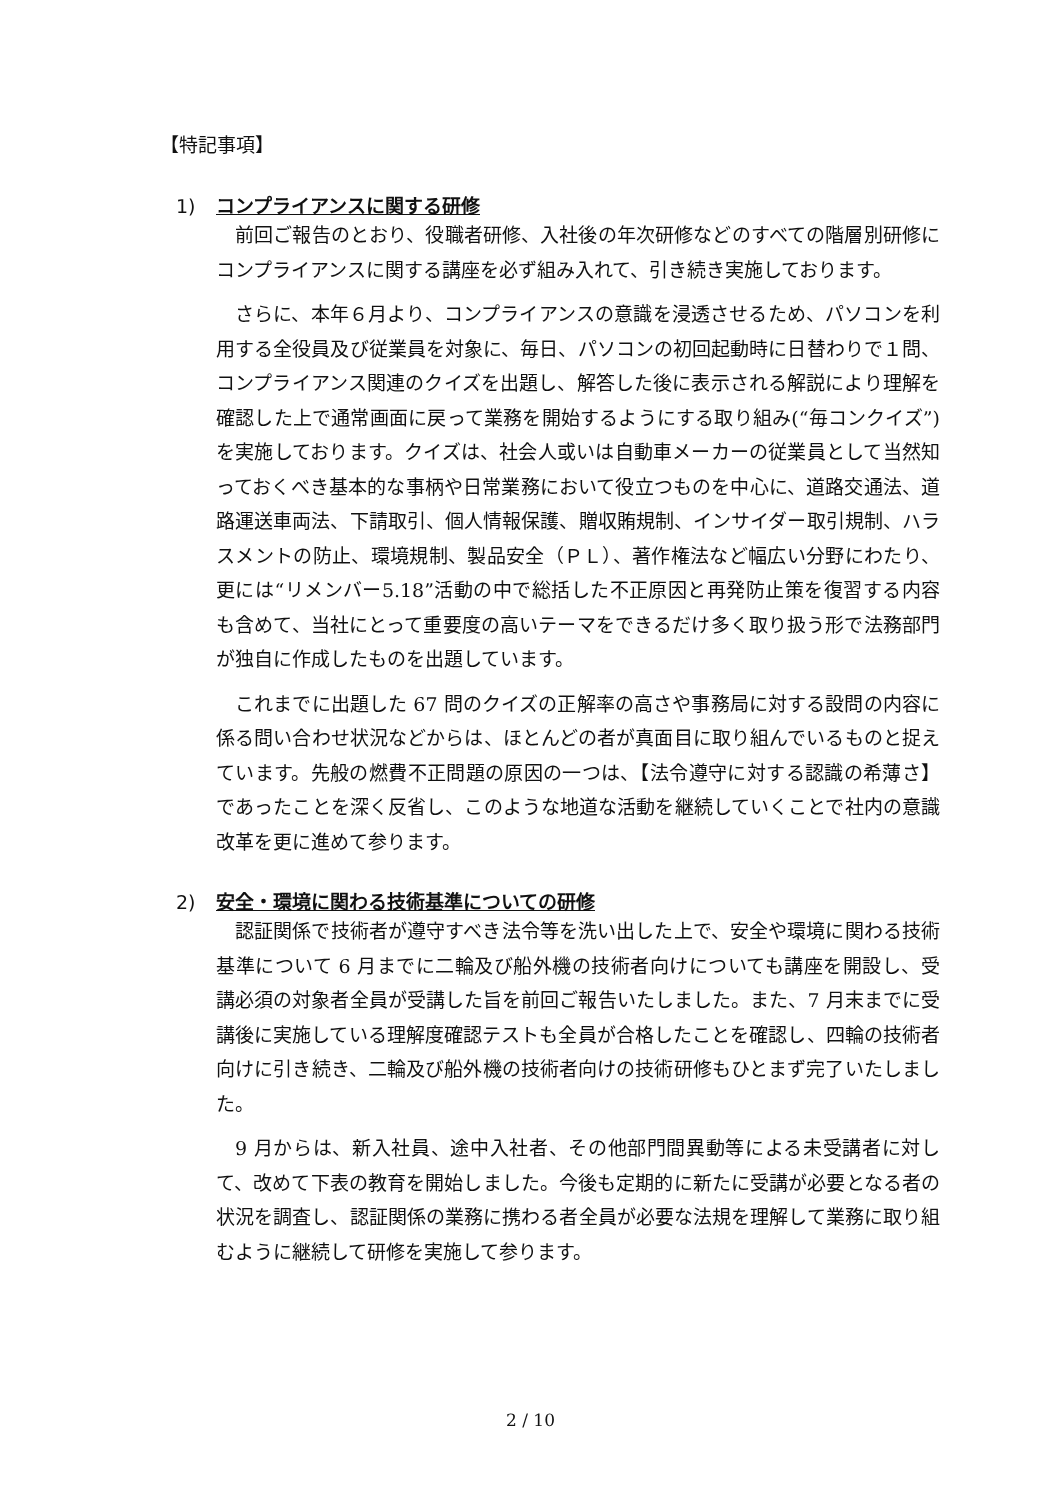【特記事項】
1) コンプライアンスに関する研修
前回ご報告のとおり、役職者研修、入社後の年次研修などのすべての階層別研修にコンプライアンスに関する講座を必ず組み入れて、引き続き実施しております。
さらに、本年６月より、コンプライアンスの意識を浸透させるため、パソコンを利用する全役員及び従業員を対象に、毎日、パソコンの初回起動時に日替わりで１問、コンプライアンス関連のクイズを出題し、解答した後に表示される解説により理解を確認した上で通常画面に戻って業務を開始するようにする取り組み(“毎コンクイズ”)を実施しております。クイズは、社会人或いは自動車メーカーの従業員として当然知っておくべき基本的な事柄や日常業務において役立つものを中心に、道路交通法、道路運送車両法、下請取引、個人情報保護、贈収賄規制、インサイダー取引規制、ハラスメントの防止、環境規制、製品安全（ＰＬ）、著作権法など幅広い分野にわたり、更には“リメンバー5.18”活動の中で総括した不正原因と再発防止策を復習する内容も含めて、当社にとって重要度の高いテーマをできるだけ多く取り扱う形で法務部門が独自に作成したものを出題しています。
これまでに出題した 67 問のクイズの正解率の高さや事務局に対する設問の内容に係る問い合わせ状況などからは、ほとんどの者が真面目に取り組んでいるものと捉えています。先般の燃費不正問題の原因の一つは、【法令遵守に対する認識の希薄さ】であったことを深く反省し、このような地道な活動を継続していくことで社内の意識改革を更に進めて参ります。
2) 安全・環境に関わる技術基準についての研修
認証関係で技術者が遵守すべき法令等を洗い出した上で、安全や環境に関わる技術基準について 6 月までに二輪及び船外機の技術者向けについても講座を開設し、受講必須の対象者全員が受講した旨を前回ご報告いたしました。また、7 月末までに受講後に実施している理解度確認テストも全員が合格したことを確認し、四輪の技術者向けに引き続き、二輪及び船外機の技術者向けの技術研修もひとまず完了いたしました。
9 月からは、新入社員、途中入社者、その他部門間異動等による未受講者に対して、改めて下表の教育を開始しました。今後も定期的に新たに受講が必要となる者の状況を調査し、認証関係の業務に携わる者全員が必要な法規を理解して業務に取り組むように継続して研修を実施して参ります。
2 / 10